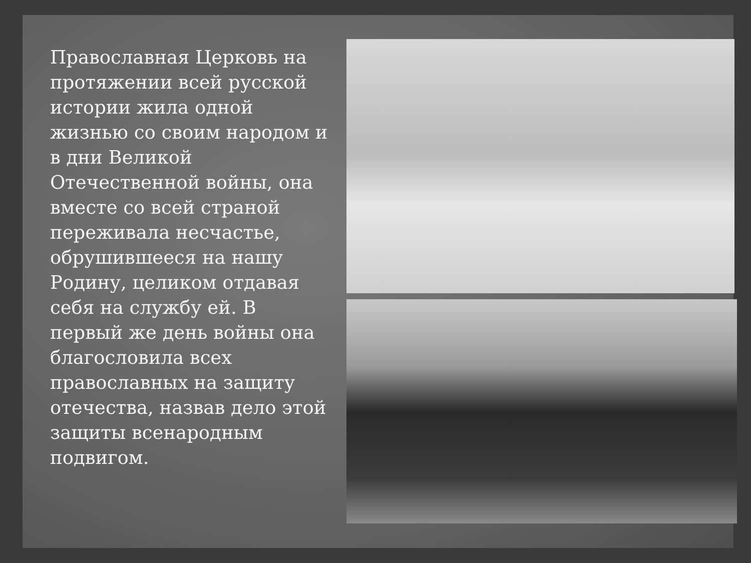Православная Церковь на протяжении всей русской истории жила одной жизнью со своим народом и в дни Великой Отечественной войны, она вместе со всей страной переживала несчастье, обрушившееся на нашу Родину, целиком отдавая себя на службу ей. В первый же день войны она благословила всех православных на защиту отечества, назвав дело этой защиты всенародным подвигом.